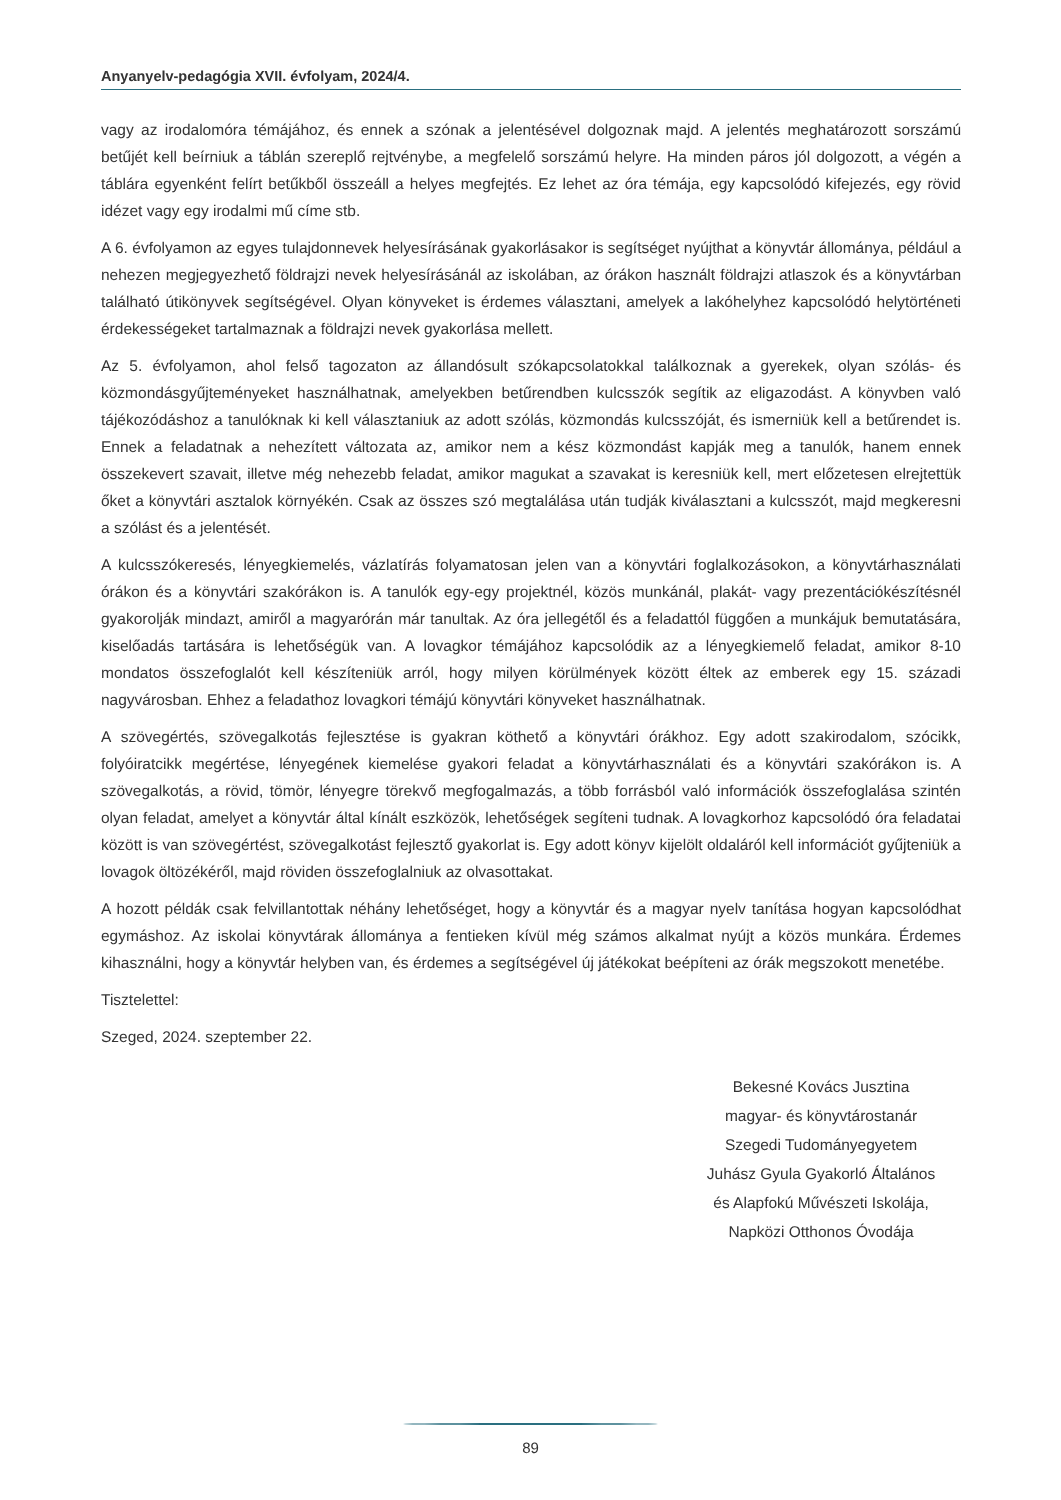Anyanyelv-pedagógia XVII. évfolyam, 2024/4.
vagy az irodalomóra témájához, és ennek a szónak a jelentésével dolgoznak majd. A jelentés meghatározott sorszámú betűjét kell beírniuk a táblán szereplő rejtvénybe, a megfelelő sorszámú helyre. Ha minden páros jól dolgozott, a végén a táblára egyenként felírt betűkből összeáll a helyes megfejtés. Ez lehet az óra témája, egy kapcsolódó kifejezés, egy rövid idézet vagy egy irodalmi mű címe stb.
A 6. évfolyamon az egyes tulajdonnevek helyesírásának gyakorlásakor is segítséget nyújthat a könyvtár állománya, például a nehezen megjegyezhető földrajzi nevek helyesírásánál az iskolában, az órákon használt földrajzi atlaszok és a könyvtárban található útikönyvek segítségével. Olyan könyveket is érdemes választani, amelyek a lakóhelyhez kapcsolódó helytörténeti érdekességeket tartalmaznak a földrajzi nevek gyakorlása mellett.
Az 5. évfolyamon, ahol felső tagozaton az állandósult szókapcsolatokkal találkoznak a gyerekek, olyan szólás- és közmondásgyűjteményeket használhatnak, amelyekben betűrendben kulcsszók segítik az eligazodást. A könyvben való tájékozódáshoz a tanulóknak ki kell választaniuk az adott szólás, közmondás kulcsszóját, és ismerniük kell a betűrendet is. Ennek a feladatnak a nehezített változata az, amikor nem a kész közmondást kapják meg a tanulók, hanem ennek összekevert szavait, illetve még nehezebb feladat, amikor magukat a szavakat is keresniük kell, mert előzetesen elrejtettük őket a könyvtári asztalok környékén. Csak az összes szó megtalálása után tudják kiválasztani a kulcsszót, majd megkeresni a szólást és a jelentését.
A kulcsszókeresés, lényegkiemelés, vázlatírás folyamatosan jelen van a könyvtári foglalkozásokon, a könyvtárhasználati órákon és a könyvtári szakórákon is. A tanulók egy-egy projektnél, közös munkánál, plakát- vagy prezentációkészítésnél gyakorolják mindazt, amiről a magyarórán már tanultak. Az óra jellegétől és a feladattól függően a munkájuk bemutatására, kiselőadás tartására is lehetőségük van. A lovagkor témájához kapcsolódik az a lényegkiemelő feladat, amikor 8-10 mondatos összefoglalót kell készíteniük arról, hogy milyen körülmények között éltek az emberek egy 15. századi nagyvárosban. Ehhez a feladathoz lovagkori témájú könyvtári könyveket használhatnak.
A szövegértés, szövegalkotás fejlesztése is gyakran köthető a könyvtári órákhoz. Egy adott szakirodalom, szócikk, folyóiratcikk megértése, lényegének kiemelése gyakori feladat a könyvtárhasználati és a könyvtári szakórákon is. A szövegalkotás, a rövid, tömör, lényegre törekvő megfogalmazás, a több forrásból való információk összefoglalása szintén olyan feladat, amelyet a könyvtár által kínált eszközök, lehetőségek segíteni tudnak. A lovagkorhoz kapcsolódó óra feladatai között is van szövegértést, szövegalkotást fejlesztő gyakorlat is. Egy adott könyv kijelölt oldaláról kell információt gyűjteniük a lovagok öltözékéről, majd röviden összefoglalniuk az olvasottakat.
A hozott példák csak felvillantottak néhány lehetőséget, hogy a könyvtár és a magyar nyelv tanítása hogyan kapcsolódhat egymáshoz. Az iskolai könyvtárak állománya a fentieken kívül még számos alkalmat nyújt a közös munkára. Érdemes kihasználni, hogy a könyvtár helyben van, és érdemes a segítségével új játékokat beépíteni az órák megszokott menetébe.
Tisztelettel:
Szeged, 2024. szeptember 22.
Bekesné Kovács Jusztina
magyar- és könyvtárostanár
Szegedi Tudományegyetem
Juhász Gyula Gyakorló Általános
és Alapfokú Művészeti Iskolája,
Napközi Otthonos Óvodája
89